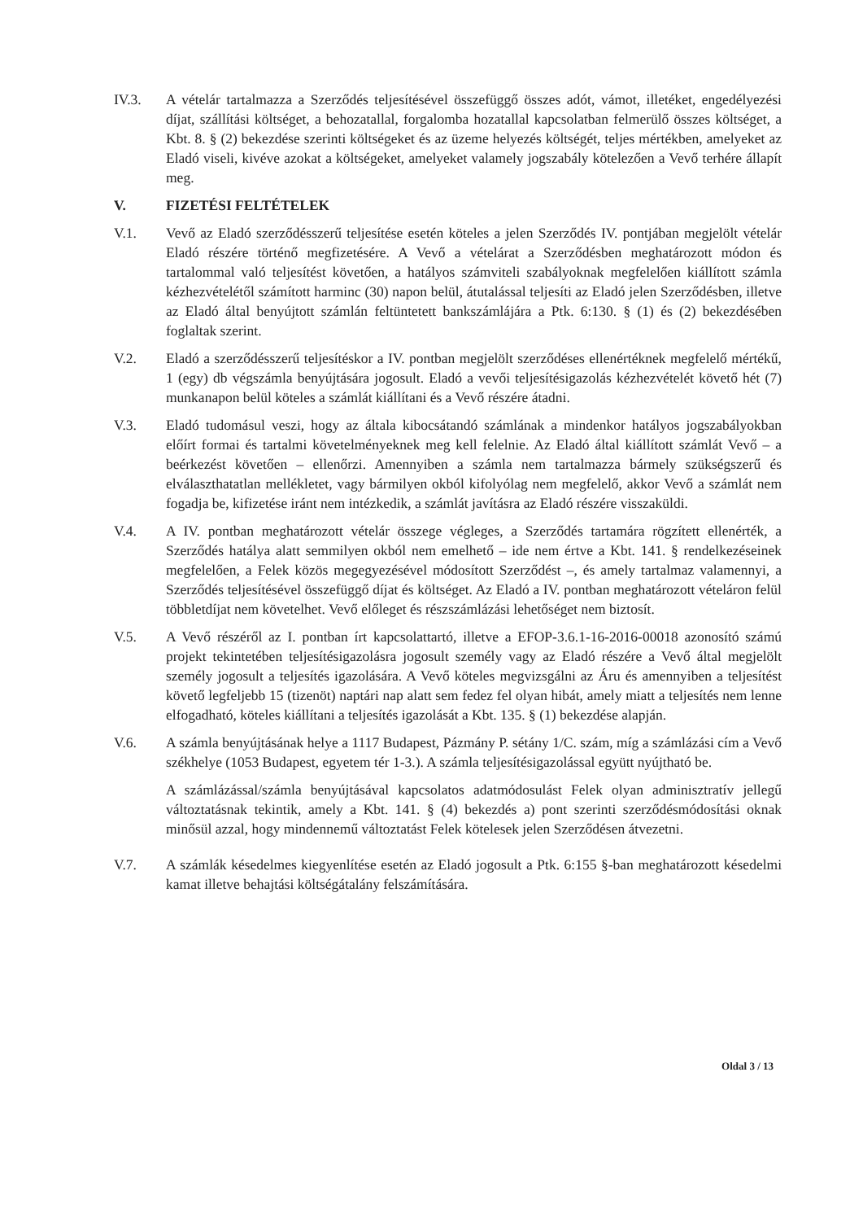IV.3. A vételár tartalmazza a Szerződés teljesítésével összefüggő összes adót, vámot, illetéket, engedélyezési díjat, szállítási költséget, a behozatallal, forgalomba hozatallal kapcsolatban felmerülő összes költséget, a Kbt. 8. § (2) bekezdése szerinti költségeket és az üzeme helyezés költségét, teljes mértékben, amelyeket az Eladó viseli, kivéve azokat a költségeket, amelyeket valamely jogszabály kötelezően a Vevő terhére állapít meg.
V. FIZETÉSI FELTÉTELEK
V.1. Vevő az Eladó szerződésszerű teljesítése esetén köteles a jelen Szerződés IV. pontjában megjelölt vételár Eladó részére történő megfizetésére. A Vevő a vételárat a Szerződésben meghatározott módon és tartalommal való teljesítést követően, a hatályos számviteli szabályoknak megfelelően kiállított számla kézhezvételétől számított harminc (30) napon belül, átutalással teljesíti az Eladó jelen Szerződésben, illetve az Eladó által benyújtott számlán feltüntetett bankszámlájára a Ptk. 6:130. § (1) és (2) bekezdésében foglaltak szerint.
V.2. Eladó a szerződésszerű teljesítéskor a IV. pontban megjelölt szerződéses ellenértéknek megfelelő mértékű, 1 (egy) db végszámla benyújtására jogosult. Eladó a vevői teljesítésigazolás kézhezvételét követő hét (7) munkanapon belül köteles a számlát kiállítani és a Vevő részére átadni.
V.3. Eladó tudomásul veszi, hogy az általa kibocsátandó számlának a mindenkor hatályos jogszabályokban előírt formai és tartalmi követelményeknek meg kell felelnie. Az Eladó által kiállított számlát Vevő – a beérkezést követően – ellenőrzi. Amennyiben a számla nem tartalmazza bármely szükségszerű és elválaszthatatlan mellékletet, vagy bármilyen okból kifolyólag nem megfelelő, akkor Vevő a számlát nem fogadja be, kifizetése iránt nem intézkedik, a számlát javításra az Eladó részére visszaküldi.
V.4. A IV. pontban meghatározott vételár összege végleges, a Szerződés tartamára rögzített ellenérték, a Szerződés hatálya alatt semmilyen okból nem emelhető – ide nem értve a Kbt. 141. § rendelkezéseinek megfelelően, a Felek közös megegyezésével módosított Szerződést –, és amely tartalmaz valamennyi, a Szerződés teljesítésével összefüggő díjat és költséget. Az Eladó a IV. pontban meghatározott vételáron felül többletdíjat nem követelhet. Vevő előleget és részszámlázási lehetőséget nem biztosít.
V.5. A Vevő részéről az I. pontban írt kapcsolattartó, illetve a EFOP-3.6.1-16-2016-00018 azonosító számú projekt tekintetében teljesítésigazolásra jogosult személy vagy az Eladó részére a Vevő által megjelölt személy jogosult a teljesítés igazolására. A Vevő köteles megvizsgálni az Áru és amennyiben a teljesítést követő legfeljebb 15 (tizenöt) naptári nap alatt sem fedez fel olyan hibát, amely miatt a teljesítés nem lenne elfogadható, köteles kiállítani a teljesítés igazolását a Kbt. 135. § (1) bekezdése alapján.
V.6. A számla benyújtásának helye a 1117 Budapest, Pázmány P. sétány 1/C. szám, míg a számlázási cím a Vevő székhelye (1053 Budapest, egyetem tér 1-3.). A számla teljesítésigazolással együtt nyújtható be.
A számlázással/számla benyújtásával kapcsolatos adatmódosulást Felek olyan adminisztratív jellegű változtatásnak tekintik, amely a Kbt. 141. § (4) bekezdés a) pont szerinti szerződésmódosítási oknak minősül azzal, hogy mindennemű változtatást Felek kötelesek jelen Szerződésen átvezetni.
V.7. A számlák késedelmes kiegyenlítése esetén az Eladó jogosult a Ptk. 6:155 §-ban meghatározott késedelmi kamat illetve behajtási költségátalány felszámítására.
Oldal 3 / 13